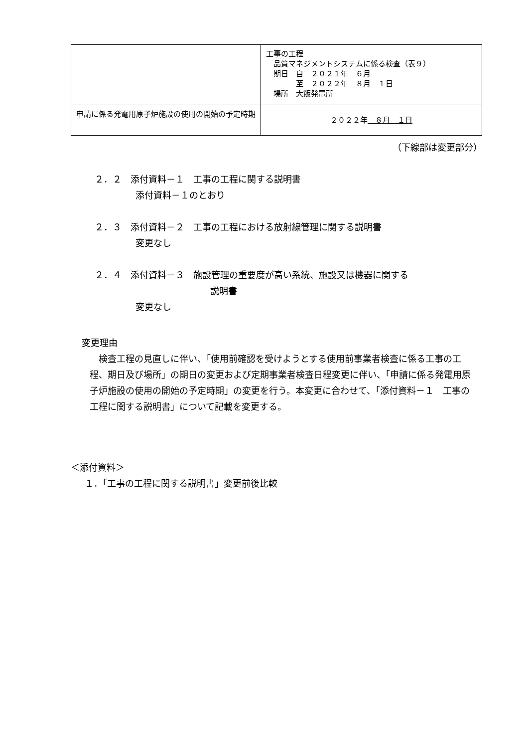| | 工事の工程 品質マネジメントシステムに係る検査（表９） 期日 自 ２０２１年 ６月 至 ２０２２年 ８月 １日 場所 大飯発電所 |
| 申請に係る発電用原子炉施設の使用の開始の予定時期 | ２０２２年 ８月 １日 |
（下線部は変更部分）
２．２　添付資料－１　工事の工程に関する説明書
添付資料－１のとおり
２．３　添付資料－２　工事の工程における放射線管理に関する説明書
変更なし
２．４　添付資料－３　施設管理の重要度が高い系統、施設又は機器に関する
説明書
変更なし
変更理由
検査工程の見直しに伴い、「使用前確認を受けようとする使用前事業者検査に係る工事の工程、期日及び場所」の期日の変更および定期事業者検査日程変更に伴い、「申請に係る発電用原子炉施設の使用の開始の予定時期」の変更を行う。本変更に合わせて、「添付資料－１　工事の工程に関する説明書」について記載を変更する。
＜添付資料＞
１．「工事の工程に関する説明書」変更前後比較